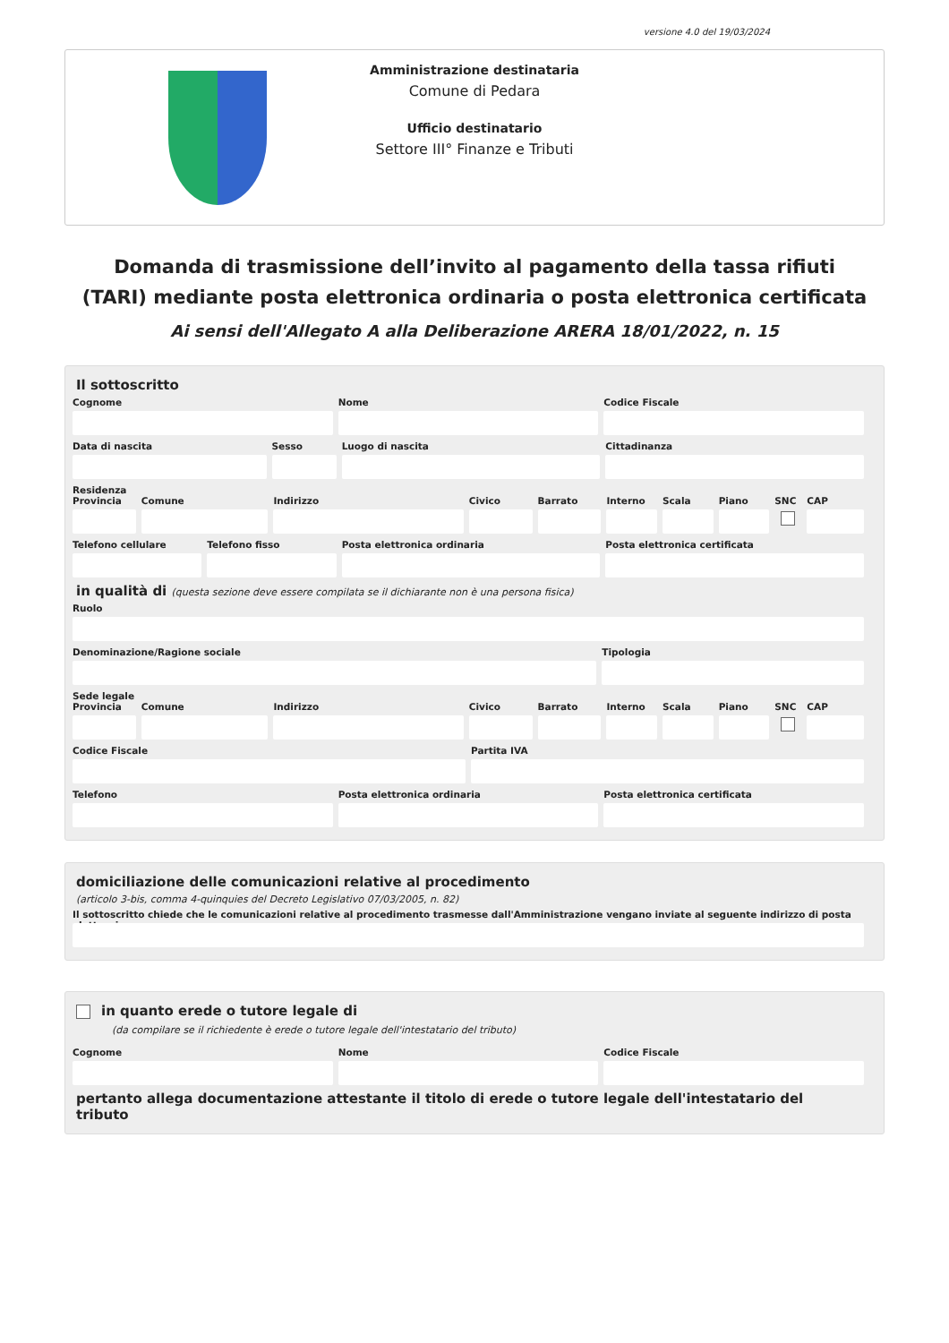versione 4.0 del 19/03/2024
Amministrazione destinataria
Comune di Pedara
Ufficio destinatario
Settore III° Finanze e Tributi
Domanda di trasmissione dell’invito al pagamento della tassa rifiuti (TARI) mediante posta elettronica ordinaria o posta elettronica certificata
Ai sensi dell'Allegato A alla Deliberazione ARERA 18/01/2022, n. 15
Il sottoscritto
Cognome Nome Codice Fiscale
Data di nascita Sesso Luogo di nascita Cittadinanza
Residenza
Provincia Comune Indirizzo Civico Barrato Interno Scala Piano SNC CAP
Telefono cellulare Telefono fisso Posta elettronica ordinaria Posta elettronica certificata
in qualità di (questa sezione deve essere compilata se il dichiarante non è una persona fisica)
Ruolo
Denominazione/Ragione sociale Tipologia
Sede legale
Provincia Comune Indirizzo Civico Barrato Interno Scala Piano SNC CAP
Codice Fiscale Partita IVA
Telefono Posta elettronica ordinaria Posta elettronica certificata
domiciliazione delle comunicazioni relative al procedimento
(articolo 3-bis, comma 4-quinquies del Decreto Legislativo 07/03/2005, n. 82)
Il sottoscritto chiede che le comunicazioni relative al procedimento trasmesse dall'Amministrazione vengano inviate al seguente indirizzo di posta elettronica
in quanto erede o tutore legale di
(da compilare se il richiedente è erede o tutore legale dell'intestatario del tributo)
Cognome Nome Codice Fiscale
pertanto allega documentazione attestante il titolo di erede o tutore legale dell'intestatario del tributo